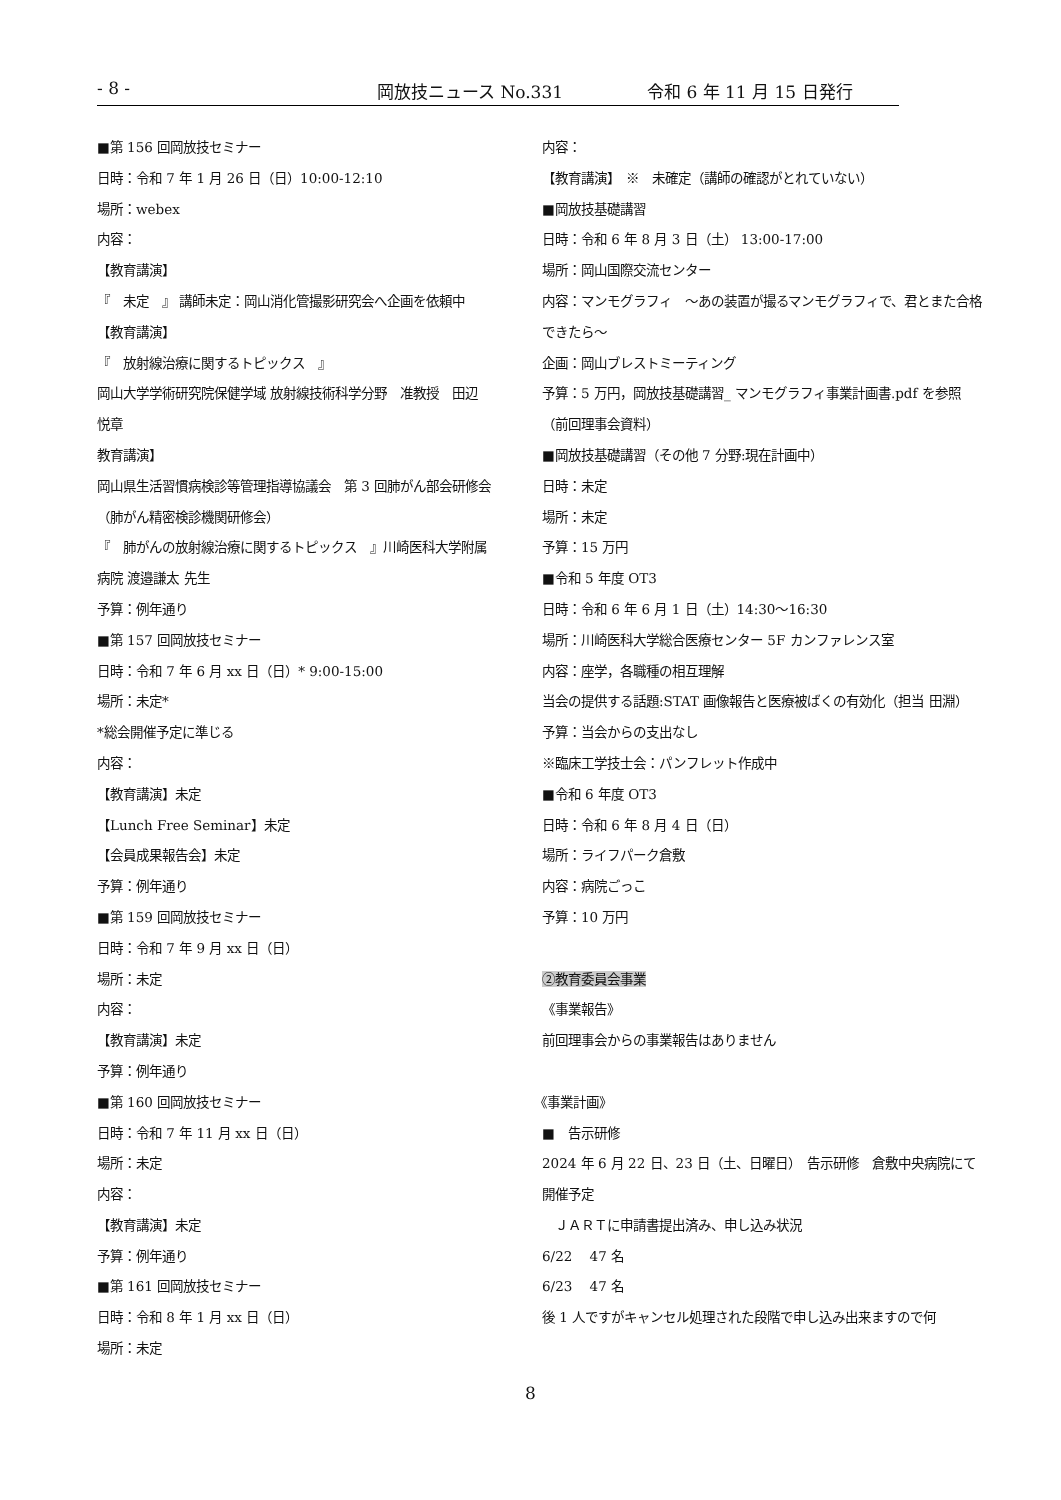- 8 - 岡放技ニュース No.331 令和 6 年 11 月 15 日発行
■第 156 回岡放技セミナー
日時：令和 7 年 1 月 26 日（日）10:00-12:10
場所：webex
内容：
【教育講演】
『　未定　』 講師未定：岡山消化管撮影研究会へ企画を依頼中
【教育講演】
『　放射線治療に関するトピックス　』
岡山大学学術研究院保健学域 放射線技術科学分野　准教授　田辺
悦章
教育講演】
岡山県生活習慣病検診等管理指導協議会　第 3 回肺がん部会研修会
（肺がん精密検診機関研修会）
『　肺がんの放射線治療に関するトピックス　』川崎医科大学附属
病院 渡邉謙太 先生
予算：例年通り
■第 157 回岡放技セミナー
日時：令和 7 年 6 月 xx 日（日）* 9:00-15:00
場所：未定*
*総会開催予定に準じる
内容：
【教育講演】未定
【Lunch Free Seminar】未定
【会員成果報告会】未定
予算：例年通り
■第 159 回岡放技セミナー
日時：令和 7 年 9 月 xx 日（日）
場所：未定
内容：
【教育講演】未定
予算：例年通り
■第 160 回岡放技セミナー
日時：令和 7 年 11 月 xx 日（日）
場所：未定
内容：
【教育講演】未定
予算：例年通り
■第 161 回岡放技セミナー
日時：令和 8 年 1 月 xx 日（日）
場所：未定
内容：
【教育講演】　※　未確定（講師の確認がとれていない）
■岡放技基礎講習
日時：令和 6 年 8 月 3 日（土） 13:00-17:00
場所：岡山国際交流センター
内容：マンモグラフィ　～あの装置が撮るマンモグラフィで、君とまた合格できたら～
企画：岡山ブレストミーティング
予算：5 万円，岡放技基礎講習_ マンモグラフィ事業計画書.pdf を参照（前回理事会資料）
■岡放技基礎講習（その他 7 分野:現在計画中）
日時：未定
場所：未定
予算：15 万円
■令和 5 年度 OT3
日時：令和 6 年 6 月 1 日（土）14:30～16:30
場所：川崎医科大学総合医療センター 5F カンファレンス室
内容：座学，各職種の相互理解
当会の提供する話題:STAT 画像報告と医療被ばくの有効化（担当 田淵）
予算：当会からの支出なし
※臨床工学技士会：パンフレット作成中
■令和 6 年度 OT3
日時：令和 6 年 8 月 4 日（日）
場所：ライフパーク倉敷
内容：病院ごっこ
予算：10 万円
②教育委員会事業
《事業報告》
前回理事会からの事業報告はありません
《事業計画》
■　告示研修
2024 年 6 月 22 日、23 日（土、日曜日）　告示研修　倉敷中央病院にて開催予定
　ＪＡＲＴに申請書提出済み、申し込み状況
6/22　 47 名
6/23　 47 名
後 1 人ですがキャンセル処理された段階で申し込み出来ますので何
8